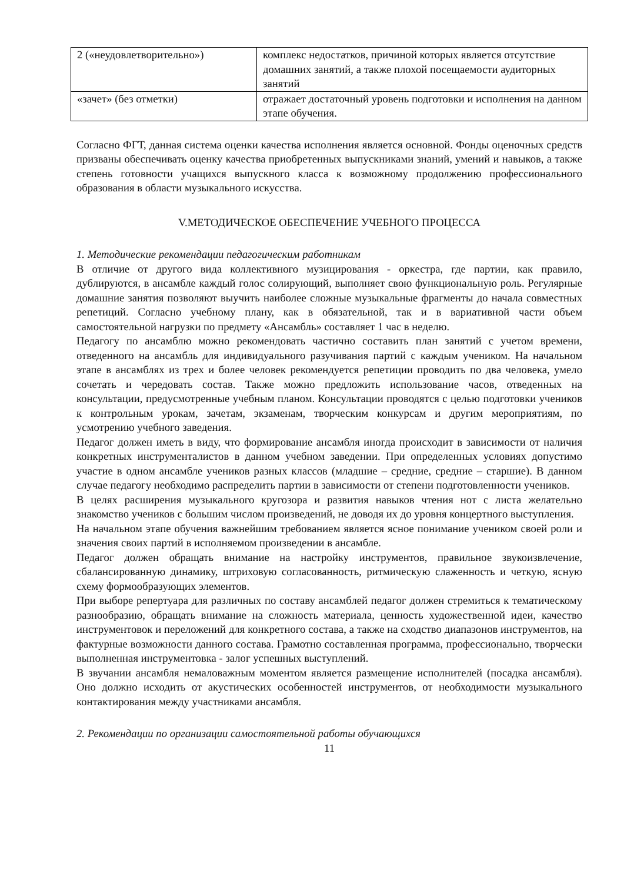| 2 («неудовлетворительно») | комплекс недостатков, причиной которых является отсутствие домашних занятий, а также плохой посещаемости аудиторных занятий |
| «зачет» (без отметки) | отражает достаточный уровень подготовки и исполнения на данном этапе обучения. |
Согласно ФГТ, данная система оценки качества исполнения является основной. Фонды оценочных средств призваны обеспечивать оценку качества приобретенных выпускниками знаний, умений и навыков, а также степень готовности учащихся выпускного класса к возможному продолжению профессионального образования в области музыкального искусства.
V.МЕТОДИЧЕСКОЕ ОБЕСПЕЧЕНИЕ УЧЕБНОГО ПРОЦЕССА
1. Методические рекомендации педагогическим работникам
В отличие от другого вида коллективного музицирования - оркестра, где партии, как правило, дублируются, в ансамбле каждый голос солирующий, выполняет свою функциональную роль. Регулярные домашние занятия позволяют выучить наиболее сложные музыкальные фрагменты до начала совместных репетиций. Согласно учебному плану, как в обязательной, так и в вариативной части объем самостоятельной нагрузки по предмету «Ансамбль» составляет 1 час в неделю.
Педагогу по ансамблю можно рекомендовать частично составить план занятий с учетом времени, отведенного на ансамбль для индивидуального разучивания партий с каждым учеником. На начальном этапе в ансамблях из трех и более человек рекомендуется репетиции проводить по два человека, умело сочетать и чередовать состав. Также можно предложить использование часов, отведенных на консультации, предусмотренные учебным планом. Консультации проводятся с целью подготовки учеников к контрольным урокам, зачетам, экзаменам, творческим конкурсам и другим мероприятиям, по усмотрению учебного заведения.
Педагог должен иметь в виду, что формирование ансамбля иногда происходит в зависимости от наличия конкретных инструменталистов в данном учебном заведении. При определенных условиях допустимо участие в одном ансамбле учеников разных классов (младшие – средние, средние – старшие). В данном случае педагогу необходимо распределить партии в зависимости от степени подготовленности учеников.
В целях расширения музыкального кругозора и развития навыков чтения нот с листа желательно знакомство учеников с большим числом произведений, не доводя их до уровня концертного выступления.
На начальном этапе обучения важнейшим требованием является ясное понимание учеником своей роли и значения своих партий в исполняемом произведении в ансамбле.
Педагог должен обращать внимание на настройку инструментов, правильное звукоизвлечение, сбалансированную динамику, штриховую согласованность, ритмическую слаженность и четкую, ясную схему формообразующих элементов.
При выборе репертуара для различных по составу ансамблей педагог должен стремиться к тематическому разнообразию, обращать внимание на сложность материала, ценность художественной идеи, качество инструментовок и переложений для конкретного состава, а также на сходство диапазонов инструментов, на фактурные возможности данного состава. Грамотно составленная программа, профессионально, творчески выполненная инструментовка - залог успешных выступлений.
В звучании ансамбля немаловажным моментом является размещение исполнителей (посадка ансамбля). Оно должно исходить от акустических особенностей инструментов, от необходимости музыкального контактирования между участниками ансамбля.
2. Рекомендации по организации самостоятельной работы обучающихся
11